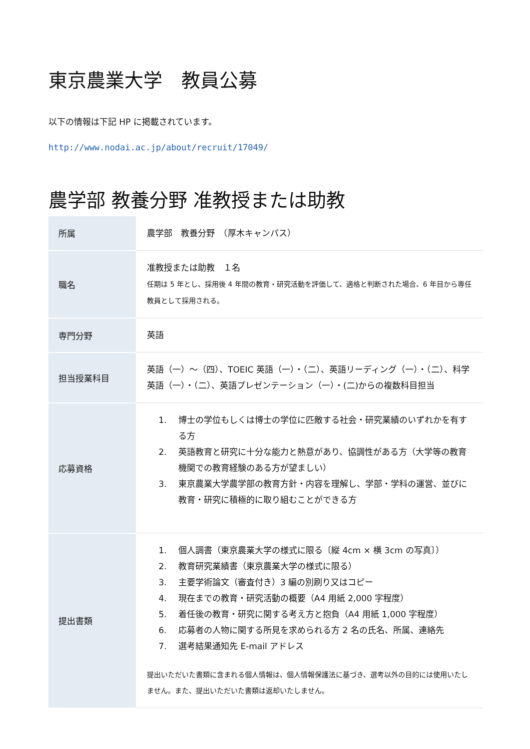東京農業大学　教員公募
以下の情報は下記 HP に掲載されています。
http://www.nodai.ac.jp/about/recruit/17049/
農学部 教養分野 准教授または助教
| 所属 | 農学部 教養分野 （厚木キャンパス） |
| 職名 | 准教授または助教 １名 任期は 5 年とし、採用後 4 年間の教育・研究活動を評価して、適格と判断された場合、6 年目から専任教員として採用される。 |
| 専門分野 | 英語 |
| 担当授業科目 | 英語（一）～（四）、TOEIC 英語（一）・（二）、英語リーディング（一）・（二）、科学英語（一）・（二）、英語プレゼンテーション（一）・(二)からの複数科目担当 |
| 応募資格 | 1. 博士の学位もしくは博士の学位に匹敵する社会・研究業績のいずれかを有する方 2. 英語教育と研究に十分な能力と熱意があり、協調性がある方（大学等の教育機関での教育経験のある方が望ましい） 3. 東京農業大学農学部の教育方針・内容を理解し、学部・学科の運営、並びに教育・研究に積極的に取り組むことができる方 |
| 提出書類 | 1. 個人調書（東京農業大学の様式に限る〔縦 4cm × 横 3cm の写真〕） 2. 教育研究業績書（東京農業大学の様式に限る） 3. 主要学術論文（審査付き）3 編の別刷り又はコピー 4. 現在までの教育・研究活動の概要（A4 用紙 2,000 字程度） 5. 着任後の教育・研究に関する考え方と抱負（A4 用紙 1,000 字程度） 6. 応募者の人物に関する所見を求められる方 2 名の氏名、所属、連絡先 7. 選考結果通知先 E-mail アドレス 提出いただいた書類に含まれる個人情報は、個人情報保護法に基づき、選考以外の目的には使用いたしません。また、提出いただいた書類は返却いたしません。 |